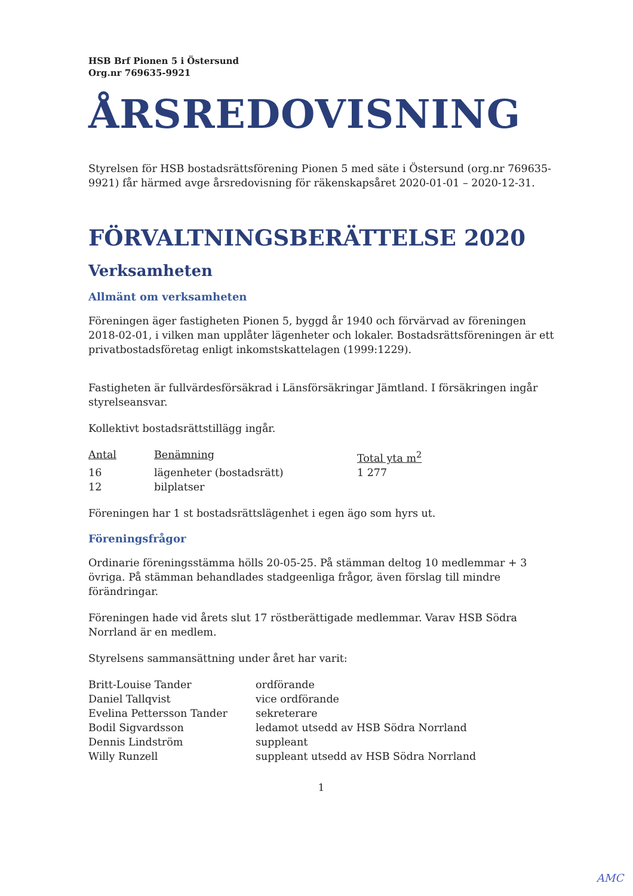HSB Brf Pionen 5 i Östersund
Org.nr 769635-9921
ÅRSREDOVISNING
Styrelsen för HSB bostadsrättsförening Pionen 5 med säte i Östersund (org.nr 769635-9921) får härmed avge årsredovisning för räkenskapsåret 2020-01-01 – 2020-12-31.
FÖRVALTNINGSBERÄTTELSE 2020
Verksamheten
Allmänt om verksamheten
Föreningen äger fastigheten Pionen 5, byggd år 1940 och förvärvad av föreningen 2018-02-01, i vilken man upplåter lägenheter och lokaler. Bostadsrättsföreningen är ett privatbostadsföretag enligt inkomstskattelagen (1999:1229).
Fastigheten är fullvärdesförsäkrad i Länsförsäkringar Jämtland. I försäkringen ingår styrelseansvar.
Kollektivt bostadsrättstillägg ingår.
| Antal | Benämning | Total yta m<sup>2</sup> |
| --- | --- | --- |
| 16 | lägenheter (bostadsrätt) | 1 277 |
| 12 | bilplatser | |
Föreningen har 1 st bostadsrättslägenhet i egen ägo som hyrs ut.
Föreningsfrågor
Ordinarie föreningsstämma hölls 20-05-25. På stämman deltog 10 medlemmar + 3 övriga. På stämman behandlades stadgeenliga frågor, även förslag till mindre förändringar.
Föreningen hade vid årets slut 17 röstberättigade medlemmar. Varav HSB Södra Norrland är en medlem.
Styrelsens sammansättning under året har varit:
| Britt-Louise Tander | ordförande |
| Daniel Tallqvist | vice ordförande |
| Evelina Pettersson Tander | sekreterare |
| Bodil Sigvardsson | ledamot utsedd av HSB Södra Norrland |
| Dennis Lindström | suppleant |
| Willy Runzell | suppleant utsedd av HSB Södra Norrland |
1
AMC